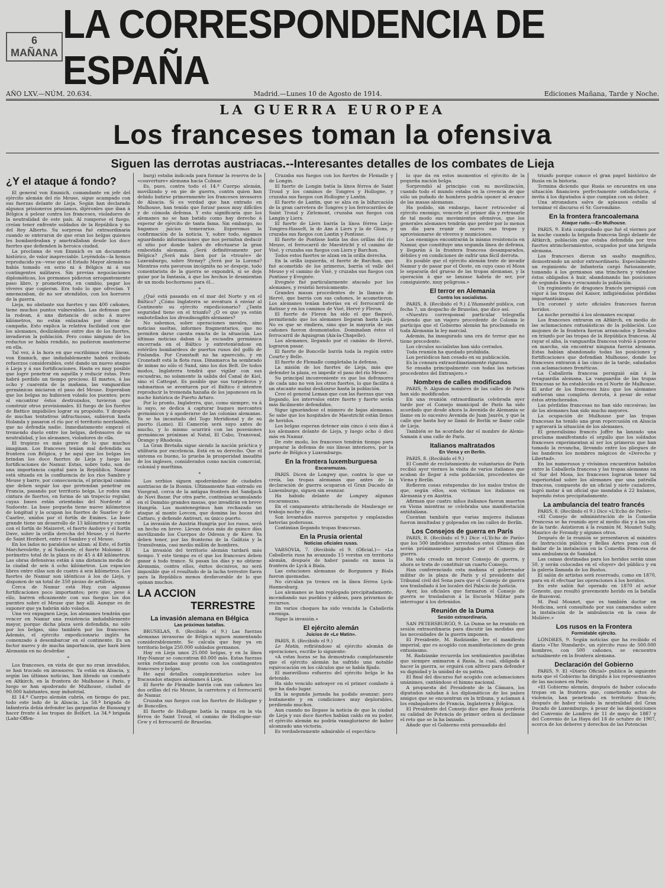6
MAÑANA
LA CORRESPONDENCIA DE ESPAÑA
AÑO LXV.—NÚM. 20.634. Madrid.—Lunes 10 de Agosto de 1914. Ediciones Mañana, Tarde y Noche.
LA GUERRA EUROPEA
Los franceses toman la ofensiva
Siguen las derrotas austriacas.--Interesantes detalles de los combates de Lieja
¿Y el ataque á fondo?
El general von Emmich, comandante en jefe del ejército alemán del río Meuse, sigue acampado con sus fuerzas delante de Lieja. Según han declarado algunos prisioneros prusianos, dijéronles que iban á Bélgica á pelear contra los franceses, violadores de la neutralidad de este país. Al romperse el fuego, creían tener enfrente soldados de la República y no del Rey Alberto. Su sorpresa fué extraordinaria cuando se enteraron de que eran los belgas quienes les bombardeaban y ametrallaban desde los doce fuertes que defienden la heroica ciudad.
La proclama de von Emmich es un documento histórico, de valor inapreciable. Leyéndola—la hemos reproducido ya—vese que el Estado Mayor alemán no había tomado en serio ni á Bélgica ni á sus contingentes militares. Sin previas negociaciones diplomáticas, los germanos pidieron arrogantemente paso libre, y prometieron, en cambio, pagar los víveres que cogieran. Era todo lo que ofrecían. Y amenazaban, de no ser atendidos, con los horrores de la guerra.
Lieja, no obstante sus fuertes y sus 400 cañones, tiene muchos puntos vulnerables. Las defensas que la rodean, á una distancia de ocho á nueve kilómetros, no están enlazadas por obras de campaña. Esto explica la relativa facilidad con que los alemanes, deslizándose entre dos de los fuertes, invadieron la población. Pero como ninguno de los reductos se había rendido, no pudieron mantenerse en ella.
Tal vez, á la hora en que escribimos estas líneas, von Emmich, que indudablemente habrá recibido refuerzos considerables, esté dando un nuevo ataque á Lieja y á sus fortificaciones. Hasta es muy posible que logre penetrar en aquélla y reducir éstas. Pero habrá perdido un tiempo precioso. El martes, á las ocho y cuarenta de la mañana, las vanguardias germánicas iniciaron el paso del Meuse. Esperaban que los belgas no hubiesen volado los puentes; pero al encontrar éstos destrozados, tuvieron que construir otros provisionales. El fuego de los fuertes de Battice impidióles lograr su propósito. Y después de muchas tentativas infructuosas, subieron hasta Holanda y pasaron el río por el territorio neerlandés, que no defendía nadie. Inmediatamente empezó el tremendo duelo entre los belgas, defensores de su neutralidad, y los alemanes, violadores de ella.
El tropiezo es más grave de lo que muchos imaginan. Los franceses tenían mal defendida su frontera con Bélgica, y he aquí que los belgas les brindan los doce fuertes de Lieja y luego las fortificaciones de Namur. Estas, sobre todo, son de una importancia capital para la República. Namur está situada en la confluencia de los ríos Sambre y Meuse y barre, por consecuencia, el principal camino que deben seguir los que pretendan penetrar en Francia, pasando por territorio belga. Le rodea una cintura de fuertes, en forma de un trapecio regular, cuyas bases están orientadas del Nordeste al Sudoeste. La base pequeña tiene nueve kilómetros de longitud y la ocupan los fuertes de Suarlee y de Cuarlee, unidos por el fortín de Emines. La base grande tiene un desarrollo de 13 kilómetros y cuenta con el fortín de Maizeret, el fuerte Audoye y el fortín Dave, sobre la orilla derecha del Meuse, y el fuerte de Saint Heribert, entre el Sambre y el Meuse.
En los lados no paralelos se alzan: al Este, el fortín Marchevolette, y al Sudoeste, el fuerte Molonne. El perímetro total de la plaza es de 45 á 48 kilómetros. Las obras defensivas están á una distancia media de la ciudad de seis á ocho kilómetros. Los espacios libres entre ellas son de cuatro á seis kilómetros. Los fuertes de Namur son idénticos á los de Lieja, y disponen de un total de 350 piezas de artillería.
Cerca de Namur está Huy, con algunas fortificaciones poco importantes; pero que, pese á ello, barren eficazmente con sus fuegos los dos puentes sobre el Meuse que hay allí. Aunque es de suponer que ya habrán sido volados.
Una vez expugnen Lieja, los alemanes tendrán que vencer en Namur una resistencia indudablemente mayor, porque dicha plaza será defendida, no sólo por los belgas, sino también por los franceses. Además, el ejército expedicionario inglés ha comenzado á desembarcar en el continente. Es un factor nuevo y de mucha importancia, que hará bien Alemania en no desdeñar.
*
Los franceses, en vista de que no eran invadidos, se han trocado en invasores. Ya están en Alsacia, y, según las últimas noticias, han librado un combate en Altkirch, en la frontera de Mulhouse á París, y luego se han apoderado de Mulhouse, ciudad de 90.000 habitantes, muy industrial.
El 14.º Cuerpo alemán cubría, en tiempo de paz, todo este lado de la Alsacia. La 58.ª brigada de Infantería debía defender las gargantas de Bussang y hacer frente á las tropas de Belfort. La 34.ª brigada (Lahr-Offen-
burg) estaba indicada para formar la reserva de la «couverture» alemana hacia Colmar.
Es, pues, contra todo el 14.º Cuerpo alemán, movilizado y en pie de guerra, contra quien han debido batirse primeramente los franceses invasores de Alsacia. Si es verdad que han entrado en Mulhouse, han tenido que forzar pasos muy difíciles y de cómoda defensa. Y esto significaría que los alemanes no se han batido como hay derecho á esperar de ejército de tanta fama. Sin embargo, no hagamos juicios temerarios. Esperemos la confirmación de la noticia. Y, sobre todo, sigamos aguardando informaciones que nos permitan deducir el sitio por donde habrá de efectuarse la gran embestida alemana. ¿Será definitivamente por Bélgica? ¿Será más bien por la «trouée» de Luxemburgo, sobre Stenay? ¿Será por la Lorena? Mientras esta pavorosa incógnita no se despeje, todo comentarista de la guerra se expondrá, si se deja guiar por la fantasía, á que los hechos le desmientan de un modo bochornoso para él...
*
¿Qué está pasando en el mar del Norte y en el Báltico? ¿Cómo Inglaterra se aventura á enviar al Continente su ejército expedicionario? ¿Tanta seguridad tiene en el triunfo? ¿O es que ya están embotellados los dreadnoughts alemanes?
No sabemos, sobre operaciones navales, sino noticias sueltas, informes fragmentarios, que no permiten darse cuenta exacta de la situación. Las últimas noticias daban á la escuadra germánica encerrada en el Báltico y entreteniéndose en estériles bombardeos de puertos rusos del golfo de Finlandia. Por Cronstadt no ha aparecido, y en Cronstadt está la flota rusa. Dinamarca ha sembrado de minas no sólo el Sund, sino los dos Belt. De todos modos, Inglaterra tendrá que vigilar con sus escuadras, no solamente la salida del Canal de Kiel, sino el Cattegat. Es posible que sus torpederos y submarinos se aventuren por el Báltico é intenten reproducir la tremenda hazaña de los japoneses en la noche histórica de Puerto Arturo.
Por lo pronto, Inglaterra, que, como siempre, va á lo suyo, se dedica á capturar buques mercantes germánicos y á apoderarse de las colonias alemanas. Ya se ha incautado del Togo Meridional y de su puerto (Lome). El Camerón será suyo antes de mucho, y lo mismo ocurrirá con las posesiones germánicas próximas al Natal, El Cabo, Transvaal, Orange y Rhodesia.
La Gran Bretaña sigue siendo la nación práctica y utilitaria por excelencia. Está en su derecho. Que el sistema es bueno, lo prueba la prosperidad inaudita de los ingleses, considerados como nación comercial, colonial y marítima.
*
Los serbios siguen apoderándose de ciudades austriacas de la Bosnia. Ultimamente han entrado en Visegrad, cerca de la antigua frontera del Sandjack de Novi Bazar. Por otra parte, continúan acumulando en el Danubio grandes masas, que invadirán en breve Hungría. Los montenegrinos han rechazado un ataque al monte Lovcen, que domina las bocas del Cattaro, y defiende Antivari, su único puerto.
La invasión de Austria Hungría por los rusos, será un hecho en breve. Llevan éstos más de quince días movilizando los Cuerpos de Odessa y de Kiew. Ya deben tener, por las fronteras de la Galitzia y la Transilvania, casi medio millón de hombres.
La invasión del territorio alemán tardará más tiempo. Y este tiempo es el que los franceses deben ganar á todo trance. Si pasan los días y no obtiene Alemania, contra ellos, éxitos decisivos, no será imposible que el resultado de la lucha terrestre fuera para la República menos desfavorable de lo que opinan muchos.
LA ACCION
TERRESTRE
La invasión alemana en Bélgica
Las próximas batallas.
BRUSELAS, 8. (Recibido el 9.) Las fuerzas alemanas invasoras de Bélgica siguen aumentando considerablemente. Se calcula que hay ya en territorio belga 250.000 soldados germanos.
Hay en Lieja unos 25.000 belgas, y en la línea Huy-Namur se concentran 60.000 más. Estas fuerzas serán reforzadas muy pronto con los contingentes franceses y belgas.
He aquí detalles complementarios sobre los fracasados ataques alemanes á Lieja.
El fuerte de Flemalle barría con sus cañones las dos orillas del río Meuse, la carretera y el ferrocarril de Namur.
Cruzaba sus fuegos con los fuertes de Hollogne y de Boncelles.
El fuerte de Hollogne batía la rampa en la vía férrea de Saint Troud, el camino de Hollogne-sur-Cew y el ferrocarril de Bruselas.
Cruzaba sus fuegos con los fuertes de Flemalle y de Longin.
El fuerte de Longin batía la línea férrea de Saint Troud y los caminos de Tongres y Hollogne, y cruzaba sus fuegos con Hollogne y Lantin.
El fuerte de Lantin, que se alza en la bifurcación de la gran carretera de Tongres y los ferrocarriles de Saint Troud y Zirlemont, cruzaba sus fuegos con Langin y Liers.
El fuerte de Liers barría la línea férrea Lieja-Tongres-Hasselt, la de Ans á Liers y la de Glons, y cruzaba sus fuegos con Lantin y Pontisse.
El fuerte de Pontisse batía las dos orillas del río Meuse, el ferrocarril de Maestricht y el camino de Visé, y cruzaba sus fuegos con Liers y Barchon.
Todos estos fuertes se alzan en la orilla derecha.
En la orilla izquierda, el fuerte de Barchon, que fué acometido de los primeros, barría el valle del Meuse y el camino de Visé, y cruzaba sus fuegos con Pontisse y Evegnée.
Evegnée fué particularmente atacado por los alemanes, y resistió heroicamente.
Grandes masas procedentes de la llanura de Hervé, que barría con sus cañones, le acometieron. Los alemanes tenían baterías en el ferrocarril de Ratisse y en los caminos de Visé, Hervé y Fleron.
El fuerte de Fleron ha sido el que flaqueó, permitiendo que los alemanes llegaran hasta Lieja. No es que se rindiera, sino que la mayoría de sus cañones fueron desmontados. Dominaban éstos el ferrocarril de Aquisgran (Aix-la-Chapelle).
Los alemanes, llegando por el camino de Hervé, lograron pasar.
El fuerte de Boncelle barría toda la región entre Courte y Belle.
El fuerte de Flemalle completaba la defensa.
La misión de los fuertes de Lieja, más que defender la plaza, es impedir el paso del río Meuse.
Su principal inconveniente es que los defensores de cada uno no ven los otros fuertes, lo que facilita á un atacante audaz deslizarse hasta la población.
Cree el general Leman que con las fuerzas que van llegando, los intervalos entre fuerte y fuerte serán más fácilmente defendidos.
Sigue ignorándose el número de bajas alemanas. Se sabe que los hospitales de Maestricht están llenos de heridos.
Los belgas esperan detener aún cinco ó seis días á los alemanes delante de Lieja, y luego ocho ó diez más en Namur.
De este modo, los franceses tendrán tiempo para preparar la defensa de sus líneas interiores, por la parte de Bélgica y Luxemburgo.
En la frontera luxemburguesa
Escaramuzas.
PARIS. Dicen de Longwy que, contra lo que se creía, las tropas alemanas que antes de la declaración de guerra ocuparon el Gran Ducado de Luxemburgo, siguen sin avanzar.
Ha habido delante de Longwy algunas escaramuzas.
En el campamento atrincherado de Maubeuge se trabaja noche y día.
Son levantados nuevos parapetos y emplazadas baterías poderosas.
Continúan llegando tropas francesas.
En la Prusia oriental
Noticias oficiales rusas.
VARSOVIA, 7. (Recibido el 9. (Oficial.)— «La Caballería rusa ha avanzado 15 verstas en territorio alemán, después de haber pasado en masa la frontera de Lyck á Biala.
Las estaciones alemanas de Borgumen y Biala fueron quemadas.
No circulan ya trenes en la línea férrea Lyck-Hannesburg.
Los alemanes se han replegado precipitadamente, incendiando sus pueblos y aldeas, para privarnos de recursos.
En varios choques ha sido vencida la Caballería enemiga.
Sigue la invasión.»
El ejército alemán
Juicios de «Le Matin».
PARIS, 8. (Recibido el 9.)
Le Matin, refiriéndose al ejército alemán de operaciones, escribe lo siguiente:
«A estas horas se ha demostrado completamente que el ejército alemán ha sufrido una notable equivocación en los cálculos que se había fijado.
El maravilloso esfuerzo del ejército belga le ha detenido.
Ha sido vencido anteayer en el primer combate á que ha dado lugar.
En la segunda jornada ha podido avanzar; pero lentamente y en condiciones muy deplorables, perdiendo muchos.
Aun cuando no llegase la noticia de que la ciudad de Lieja y sus doce fuertes habían caído en su poder, el ejército alemán no podría vanagloriarse de haber alcanzado una victoria.
Es verdaderamente admirable el espectácu-
lo que da en estos momentos el ejército de la pequeña nación belga.
Sorprendió al principio con su movilización, cuando todo el mundo estaba en la creencia de que sólo un puñado de hombres podría oponer al avance de las masas alemanas.
Ha podido, sin embargo, hacer retroceder al ejército enemigo, vencerle el primer día y retrasarle de tal modo sus movimientos ofensivos, que los generales alemanes tendrán que perder por lo menos un día para reunir de nuevo sus tropas y aprovisionarse de víveres y municiones.
Los enemigos encontrarán la misma resistencia en Namur, que constituye una segunda línea de defensa, y llegarán á la frontera francesa desamparados, débiles y en condiciones de sufrir una fácil derrota.
Es posible que el ejército alemán trate de invadir Namur y de pasar por el Oeste, en cuyo caso el Mosa le separaría del grueso de las tropas alemanas, y la operación á que se lanzase habría de ser, por consiguiente, muy peligrosa.»
El terror en Alemania
Contra los socialistas.
PARIS, 8. (Recibido el 9.) L'Humanité publica, con fecha 7, un despacho de Bruselas, que dice así:
«Nuestro corresponsal particular telegrafía diciendo que un viajero procedente de Colonia le participa que el Gobierno alemán ha proclamado en toda Alemania la ley marcial.
Además, ha inaugurado una era de terror que no tiene precedente.
Los círculos socialistas han sido cerrados.
Toda reunión ha quedado prohibida.
Los periódicos han cesado en su publicación.
Es la censura extraordinariamente rigurosa.
Se ensaña principalmente con todas las noticias procedentes del Extranjero.»
Nombres de calles modificados
PARIS, 9. Algunos nombres de las calles de París han sido modificados.
En una reunión extraordinaria celebrada ayer tarde por el Consejo municipal de París ha sido acordado que desde ahora la Avenida de Alemania se llame en lo sucesivo Avenida de Juan Jaurès, y que la calle que hasta hoy se llamó de Berlín se llame calle de Lieja.
También se ha acordado dar el nombre de Alexis-Samain á una calle de París.
Italianos maltratados
En Viena y en Berlín.
PARIS, 8. (Recibido el 9.)
El Comité de reclutamiento de voluntarios de París recibió ayer viernes la visita de varios italianos que acaban de llegar á esta población, procedentes de Viena y Berlín.
Refieren cosas estupendas de los malos tratos de que, según ellos, son víctimas los italianos en Alemania y en Austria.
Afirman que cuatro niños italianos fueron muertos en Viena mientras se celebraba una manifestación antiitaliana.
Cuentan también que varias mujeres italianas fueron insultadas y golpeadas en las calles de Berlín.
Los Consejos de guerra en París
PARIS, 8. (Recibido el 9.) Dice «L'Echo de París» que los 500 individuos arrestados estos últimos días serán próximamente juzgados por el Consejo de guerra.
Ha sido creado un tercer Consejo de guerra, y ahora se trata de constituir un cuarto Consejo.
Han conferenciado esta mañana el gobernador militar de la plaza de París y el presidente del Tribunal civil del Sena para que el Consejo de guerra sea trasladado á los locales del Palacio de Justicia.
Ayer, los oficiales que formaron el Consejo de guerra se trasladaron á la Escuela Militar para interrogar á los detenidos.
Reunión de la Duma
Sesión extraordinaria.
SAN PETERSBURGO, 9. La Duma se ha reunido en sesión extraordinaria para discutir las medidas que las necesidades de la guerra imponen.
El Presidente, M. Radzianke, lee el manifiesto imperial, que es acogido con manifestaciones de gran entusiasmo.
M. Radzianke recuerda los sentimientos pacifistas que siempre animaron á Rusia, la cual, obligada á hacer la guerra, se erguirá con altivez para defender su dignidad y la unidad de su patria.
El final del discurso fué acogido con aclamaciones unánimes, cantándose el himno nacional.
A propuesta del Presidente de la Cámara, los diputados saludan á los diplomáticos de los países amigos que se encuentran en la tribuna, y aclaman á los embajadores de Francia, Inglaterra y Bélgica.
El Presidente del Consejo dice que Rusia perdería su calidad de Potencia de primer orden si declinase el reto que se la ha lanzado.
Añade que el Gobierno está persuadido del
triunfo porque conoce el gran papel histórico de Rusia en la historia.
Termina diciendo que Rusia se encuentra en una situación financiera perfectamente satisfactoria, é invita á los diputados á que cumplan con su deber.
Una atronadora salva de aplausos estalla al terminar el discurso el Sr. Goremikine.
En la frontera francoalemana
Ataque rudo.—En Mulhouse.
PARIS, 9. Está comprobado que fué el viernes por la noche cuando la brigada francesa llegó delante de Altkirch, población que estaba defendida por tres fuertes atrincheramientos, ocupados por una brigada alemana.
Los franceses dieron un asalto magnífico, demostrando un ardor extraordinario. Especialmente un regimiento de Infantería cargó furiosamente, tomando á los germanos una trinchera y viéndose éstos obligados á huir, abandonando las posiciones de segunda línea y evacuando la población.
Un regimiento de dragones francés persiguió con vigor á las tropas del Kaiser, infligiéndolas pérdidas importantísimas.
Un coronel y siete oficiales franceses fueron heridos.
La noche permitió á los alemanes escapar.
Los franceses entraron en Altkirch, en medio de las aclamaciones entusiásticas de la población. Los mojones de la frontera fueron arrancados y llevados en triunfo por las tropas de la República francesa. Al rayar el alba, la vanguardia francesa volvió á ponerse en marcha, sin encontrar ninguna fuerza alemana. Estas habían abandonado todas las posiciones y fortificaciones que defendían Mulhouse, donde los franceses entraron á las cinco de la tarde, saludados con aclamaciones frenéticas.
La Caballería francesa persiguió aún á la retaguardia alemana. La vanguardia de las tropas francesas se ha establecido en el Norte de Mulhouse. El ardor de los franceses hizo que los alemanes sufrieran una completa derrota, á pesar de estar éstos atrincherados.
Las pérdidas francesas no han sido excesivas; las de los alemanes han sido mucho mayores.
La ocupación de Mulhouse por las tropas francesas ha tenido una gran repercusión en Alsacia y agravará la situación de los alemanes.
El generalísimo francés Joffre ha lanzado una proclama manifestando el orgullo que los soldados franceses experimentan al ser los primeros que han tomado la revancha, llevando entre los pliegues de las banderas los nombres mágicos de «Derecho y Libertad».
En los numerosos y vivísimos encuentros habidos entre la Caballería francesa y las tropas alemanas en el Sur del Mosa, los franceses lograron tener tal superioridad sobre los alemanes que una patrulla francesa, compuesta de un oficial y siete cazadores, logró matar á un oficial que mandaba á 22 hulanos, huyendo éstos precipitadamente.
La ambulancia del teatro francés
PARIS, 8. (Recibido el 9.) Dice «L'Echo de París»:
«El Consejo de administración de la Comedia Francesa se ha reunido ayer al medio día y á las seis de la tarde. Asistieron á la reunión M. Mounet Sully, Maurice de Feraudy y algunos otros.
Después de la reunión se presentaron al ministro de Instrucción pública y Bellas Artes para con él hablar de la instalación en la Comedia Francesa de una ambulancia de Sanidad.
Las camas destinadas para los heridos serán unas 50, y serán colocadas en el «foyer» del público y en la galería llamada de los Bustos.
El salón de artistas será reservado, como en 1870, para en él efectuar las operaciones á los heridos.
En este salón fué operado en 1870 el actor Geneste, que resultó gravemente herido en la batalla de Buzenval.
M. Paul Mounet, que es también doctor en Medicina, será consultado por sus camaradas sobre la instalación de la ambulancia en la casa de Molière.»
Los rusos en la Frontera
Formidable ejército.
LONDRES, 9. Según noticias que ha recibido el diario «The Standard», un ejército ruso de 500.000 hombres, con 500 cañones, se encuentra actualmente en la frontera alemana.
Declaración del Gobierno
PARIS, 9. El «Diario Oficial» publica la siguiente nota que el Gobierno ha dirigido á los representantes de las naciones en París:
«El Gobierno alemán, después de haber colocado tropas en la frontera que, cometiendo actos de violencia, han penetrado en territorio francés; después de haber violado la neutralidad del Gran Ducado de Luxemburgo, á pesar de las disposiciones del Convenio de Londres de 11 de mayo de 1867 y del Convenio de La Haya del 18 de octubre de 1907, acerca de los deberes y derechos de las Potencias